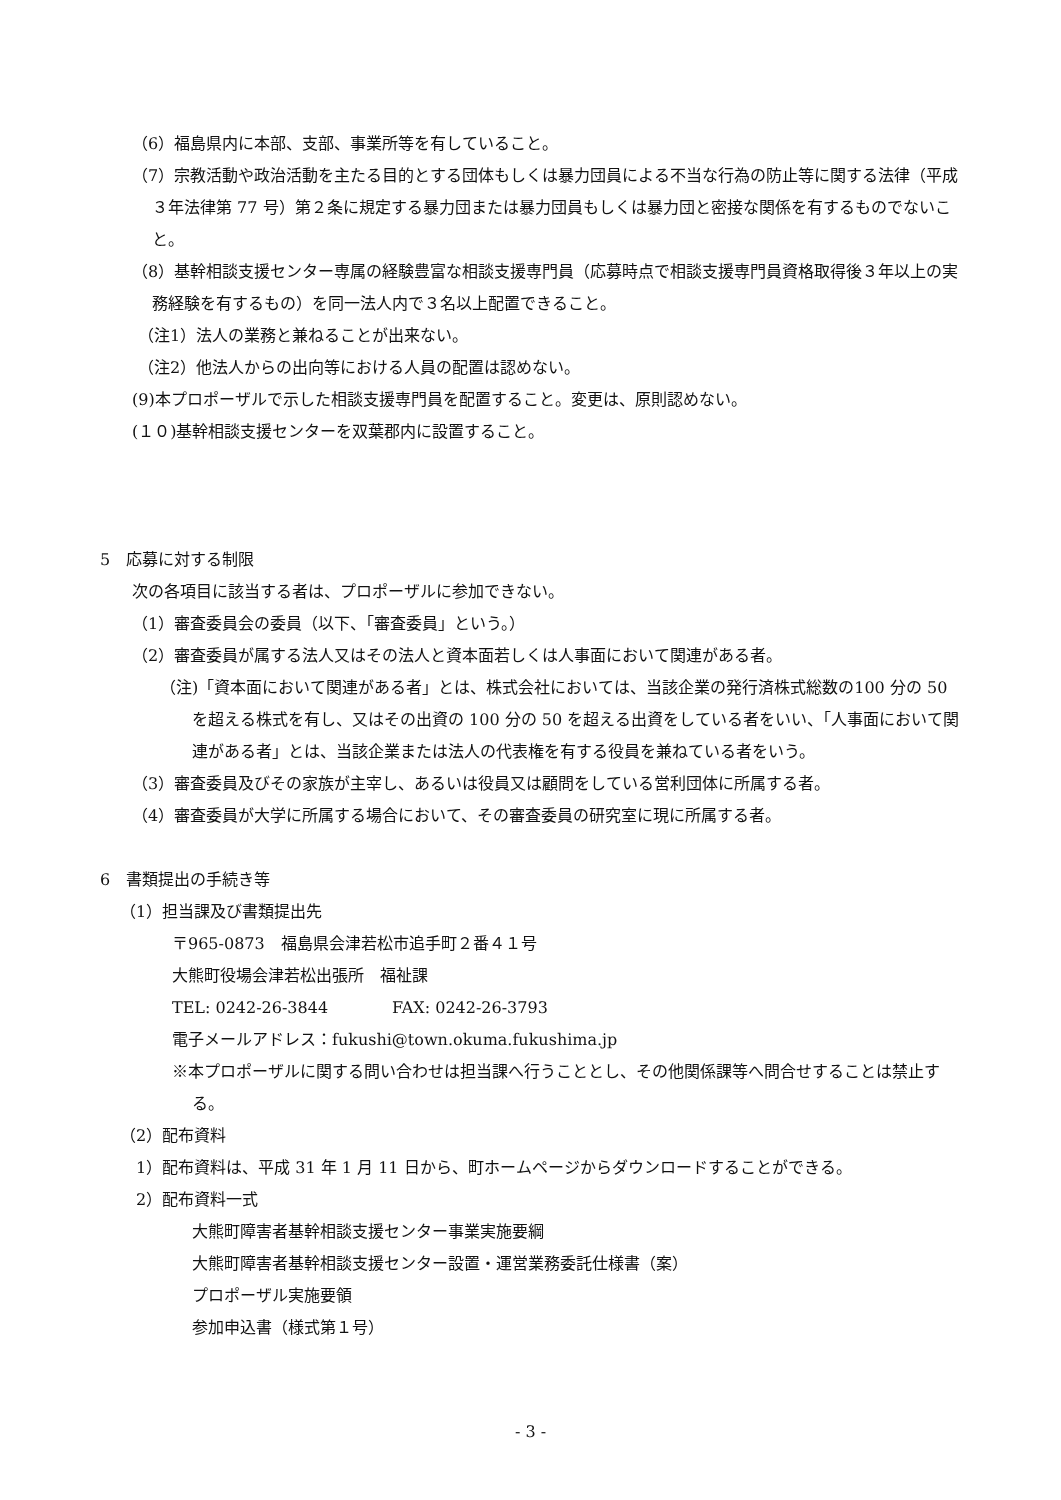（6）福島県内に本部、支部、事業所等を有していること。
（7）宗教活動や政治活動を主たる目的とする団体もしくは暴力団員による不当な行為の防止等に関する法律（平成３年法律第 77 号）第２条に規定する暴力団または暴力団員もしくは暴力団と密接な関係を有するものでないこと。
（8）基幹相談支援センター専属の経験豊富な相談支援専門員（応募時点で相談支援専門員資格取得後３年以上の実務経験を有するもの）を同一法人内で３名以上配置できること。
（注1）法人の業務と兼ねることが出来ない。
（注2）他法人からの出向等における人員の配置は認めない。
(9)本プロポーザルで示した相談支援専門員を配置すること。変更は、原則認めない。
(１０)基幹相談支援センターを双葉郡内に設置すること。
5　応募に対する制限
次の各項目に該当する者は、プロポーザルに参加できない。
（1）審査委員会の委員（以下、「審査委員」という。）
（2）審査委員が属する法人又はその法人と資本面若しくは人事面において関連がある者。
（注)「資本面において関連がある者」とは、株式会社においては、当該企業の発行済株式総数の100 分の 50 を超える株式を有し、又はその出資の 100 分の 50 を超える出資をしている者をいい、「人事面において関連がある者」とは、当該企業または法人の代表権を有する役員を兼ねている者をいう。
（3）審査委員及びその家族が主宰し、あるいは役員又は顧問をしている営利団体に所属する者。
（4）審査委員が大学に所属する場合において、その審査委員の研究室に現に所属する者。
6　書類提出の手続き等
（1）担当課及び書類提出先
〒965-0873　福島県会津若松市追手町２番４１号
大熊町役場会津若松出張所　福祉課
TEL: 0242-26-3844　　　　FAX: 0242-26-3793
電子メールアドレス：fukushi@town.okuma.fukushima.jp
※本プロポーザルに関する問い合わせは担当課へ行うこととし、その他関係課等へ問合せすることは禁止する。
（2）配布資料
1）配布資料は、平成 31 年 1 月 11 日から、町ホームページからダウンロードすることができる。
2）配布資料一式
大熊町障害者基幹相談支援センター事業実施要綱
大熊町障害者基幹相談支援センター設置・運営業務委託仕様書（案）
プロポーザル実施要領
参加申込書（様式第１号）
- 3 -